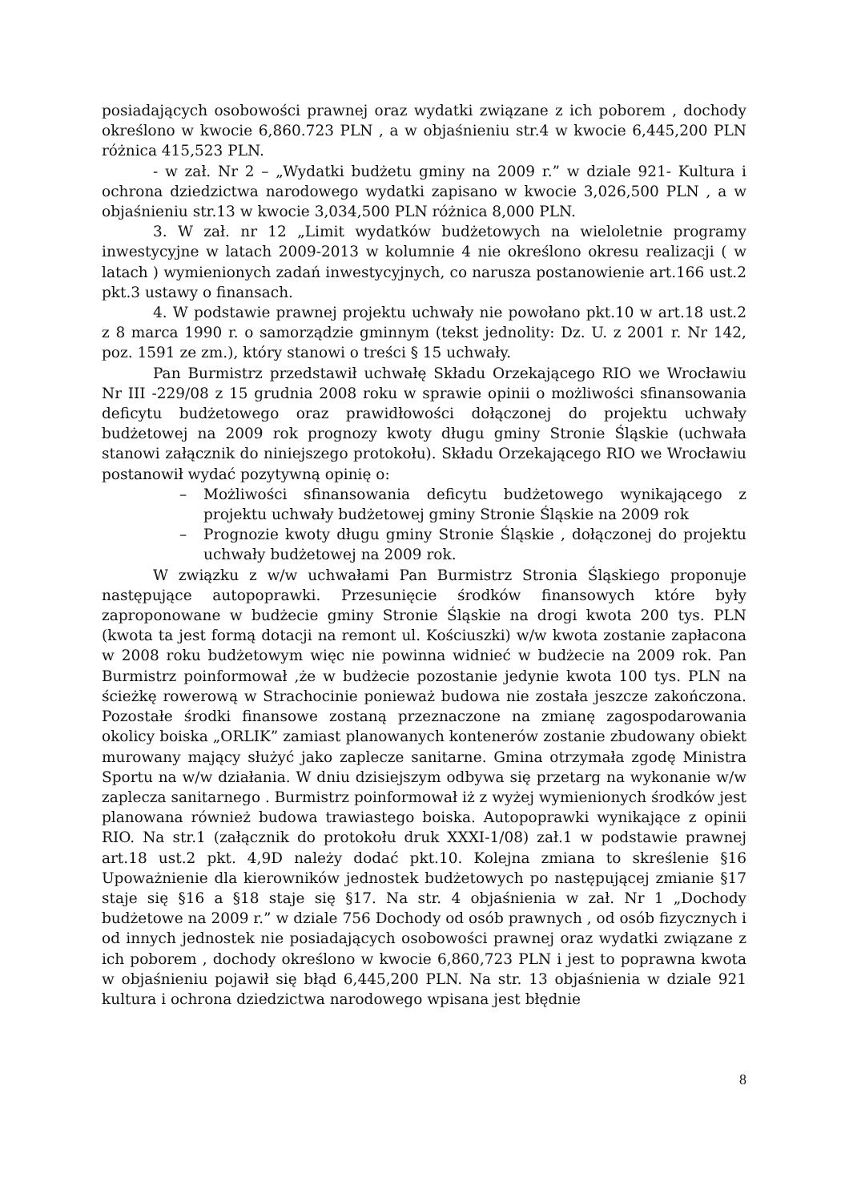posiadających osobowości prawnej oraz wydatki związane z ich poborem , dochody określono w kwocie 6,860.723 PLN , a w objaśnieniu str.4 w kwocie 6,445,200 PLN różnica 415,523 PLN.
- w zał. Nr 2 – „Wydatki budżetu gminy na 2009 r.” w dziale 921- Kultura i ochrona dziedzictwa narodowego wydatki zapisano w kwocie 3,026,500 PLN , a w objaśnieniu str.13 w kwocie 3,034,500 PLN różnica 8,000 PLN.
3. W zał. nr 12 „Limit wydatków budżetowych na wieloletnie programy inwestycyjne w latach 2009-2013 w kolumnie 4 nie określono okresu realizacji ( w latach ) wymienionych zadań inwestycyjnych, co narusza postanowienie art.166 ust.2 pkt.3 ustawy o finansach.
4. W podstawie prawnej projektu uchwały nie powołano pkt.10 w art.18 ust.2 z 8 marca 1990 r. o samorządzie gminnym (tekst jednolity: Dz. U. z 2001 r. Nr 142, poz. 1591 ze zm.), który stanowi o treści § 15 uchwały.
Pan Burmistrz przedstawił uchwałę Składu Orzekającego RIO we Wrocławiu Nr III -229/08 z 15 grudnia 2008 roku w sprawie opinii o możliwości sfinansowania deficytu budżetowego oraz prawidłowości dołączonej do projektu uchwały budżetowej na 2009 rok prognozy kwoty długu gminy Stronie Śląskie (uchwała stanowi załącznik do niniejszego protokołu). Składu Orzekającego RIO we Wrocławiu postanowił wydać pozytywną opinię o:
– Możliwości sfinansowania deficytu budżetowego wynikającego z projektu uchwały budżetowej gminy Stronie Śląskie na 2009 rok
– Prognozie kwoty długu gminy Stronie Śląskie , dołączonej do projektu uchwały budżetowej na 2009 rok.
W związku z w/w uchwałami Pan Burmistrz Stronia Śląskiego proponuje następujące autopoprawki. Przesunięcie środków finansowych które były zaproponowane w budżecie gminy Stronie Śląskie na drogi kwota 200 tys. PLN (kwota ta jest formą dotacji na remont ul. Kościuszki) w/w kwota zostanie zapłacona w 2008 roku budżetowym więc nie powinna widnieć w budżecie na 2009 rok. Pan Burmistrz poinformował ,że w budżecie pozostanie jedynie kwota 100 tys. PLN na ścieżkę rowerową w Strachocinie ponieważ budowa nie została jeszcze zakończona. Pozostałe środki finansowe zostaną przeznaczone na zmianę zagospodarowania okolicy boiska „ORLIK” zamiast planowanych kontenerów zostanie zbudowany obiekt murowany mający służyć jako zaplecze sanitarne. Gmina otrzymała zgodę Ministra Sportu na w/w działania. W dniu dzisiejszym odbywa się przetarg na wykonanie w/w zaplecza sanitarnego . Burmistrz poinformował iż z wyżej wymienionych środków jest planowana również budowa trawiastego boiska. Autopoprawki wynikające z opinii RIO. Na str.1 (załącznik do protokołu druk XXXI-1/08) zał.1 w podstawie prawnej art.18 ust.2 pkt. 4,9D należy dodać pkt.10. Kolejna zmiana to skreślenie §16 Upoważnienie dla kierowników jednostek budżetowych po następującej zmianie §17 staje się §16 a §18 staje się §17. Na str. 4 objaśnienia w zał. Nr 1 „Dochody budżetowe na 2009 r.” w dziale 756 Dochody od osób prawnych , od osób fizycznych i od innych jednostek nie posiadających osobowości prawnej oraz wydatki związane z ich poborem , dochody określono w kwocie 6,860,723 PLN i jest to poprawna kwota w objaśnieniu pojawił się błąd 6,445,200 PLN. Na str. 13 objaśnienia w dziale 921 kultura i ochrona dziedzictwa narodowego wpisana jest błędnie
8